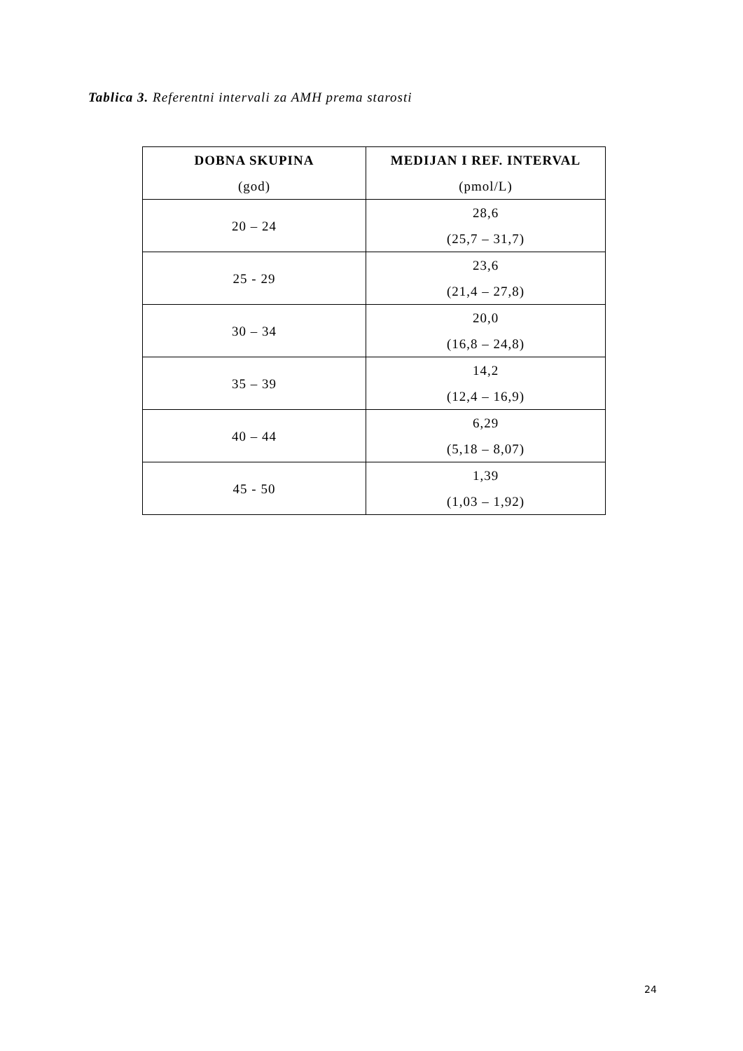Tablica 3. Referentni intervali za AMH prema starosti
| DOBNA SKUPINA (god) | MEDIJAN I REF. INTERVAL (pmol/L) |
| --- | --- |
| 20 – 24 | 28,6 (25,7 – 31,7) |
| 25 - 29 | 23,6 (21,4 – 27,8) |
| 30 – 34 | 20,0 (16,8 – 24,8) |
| 35 – 39 | 14,2 (12,4 – 16,9) |
| 40 – 44 | 6,29 (5,18 – 8,07) |
| 45 - 50 | 1,39 (1,03 – 1,92) |
24